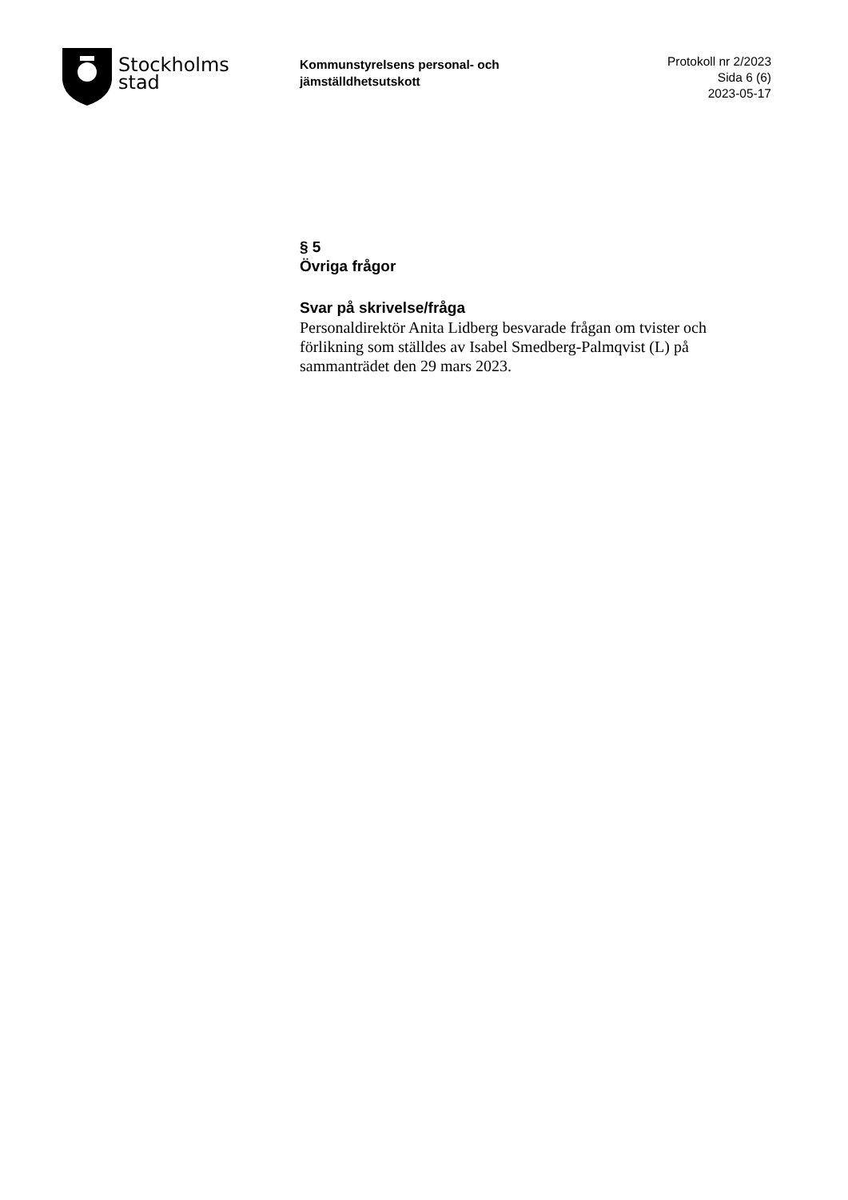Stockholms
stad
Kommunstyrelsens personal- och jämställdhetsutskott
Protokoll nr 2/2023
Sida 6 (6)
2023-05-17
§ 5
Övriga frågor
Svar på skrivelse/fråga
Personaldirektör Anita Lidberg besvarade frågan om tvister och förlikning som ställdes av Isabel Smedberg-Palmqvist (L) på sammanträdet den 29 mars 2023.